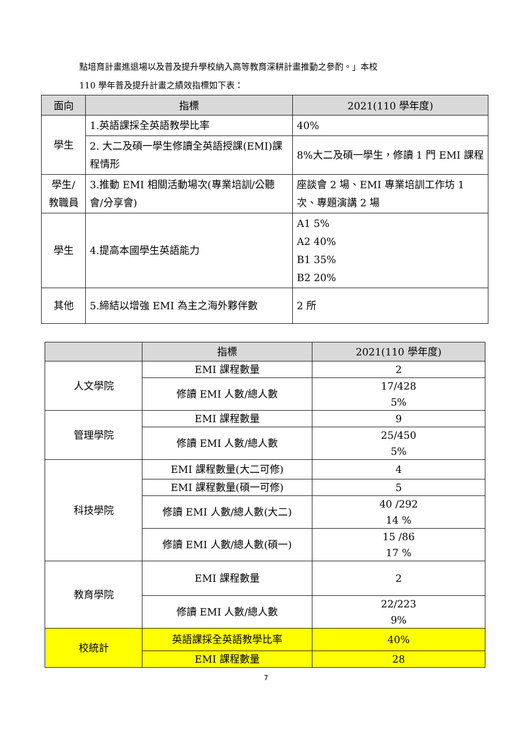點培育計畫進退場以及普及提升學校納入高等教育深耕計畫推動之參酌。」本校
110 學年普及提升計畫之績效指標如下表：
| 面向 | 指標 | 2021(110 學年度) |
| --- | --- | --- |
| 學生 | 1.英語課採全英語教學比率 | 40% |
| | 2. 大二及碩一學生修讀全英語授課(EMI)課程情形 | 8%大二及碩一學生，修讀 1 門 EMI 課程 |
| 學生/ 教職員 | 3.推動 EMI 相關活動場次(專業培訓/公聽會/分享會) | 座談會 2 場、EMI 專業培訓工作坊 1 次、專題演講 2 場 |
| 學生 | 4.提高本國學生英語能力 | A1 5% A2 40% B1 35% B2 20% |
| 其他 | 5.締結以增強 EMI 為主之海外夥伴數 | 2 所 |
| | 指標 | 2021(110 學年度) |
| --- | --- | --- |
| 人文學院 | EMI 課程數量 | 2 |
| | 修讀 EMI 人數/總人數 | 17/428 5% |
| 管理學院 | EMI 課程數量 | 9 |
| | 修讀 EMI 人數/總人數 | 25/450 5% |
| 科技學院 | EMI 課程數量(大二可修) | 4 |
| | EMI 課程數量(碩一可修) | 5 |
| | 修讀 EMI 人數/總人數(大二) | 40 /292 14 % |
| | 修讀 EMI 人數/總人數(碩一) | 15 /86 17 % |
| 教育學院 | EMI 課程數量 | 2 |
| | 修讀 EMI 人數/總人數 | 22/223 9% |
| 校統計 | 英語課採全英語教學比率 | 40% |
| | EMI 課程數量 | 28 |
7